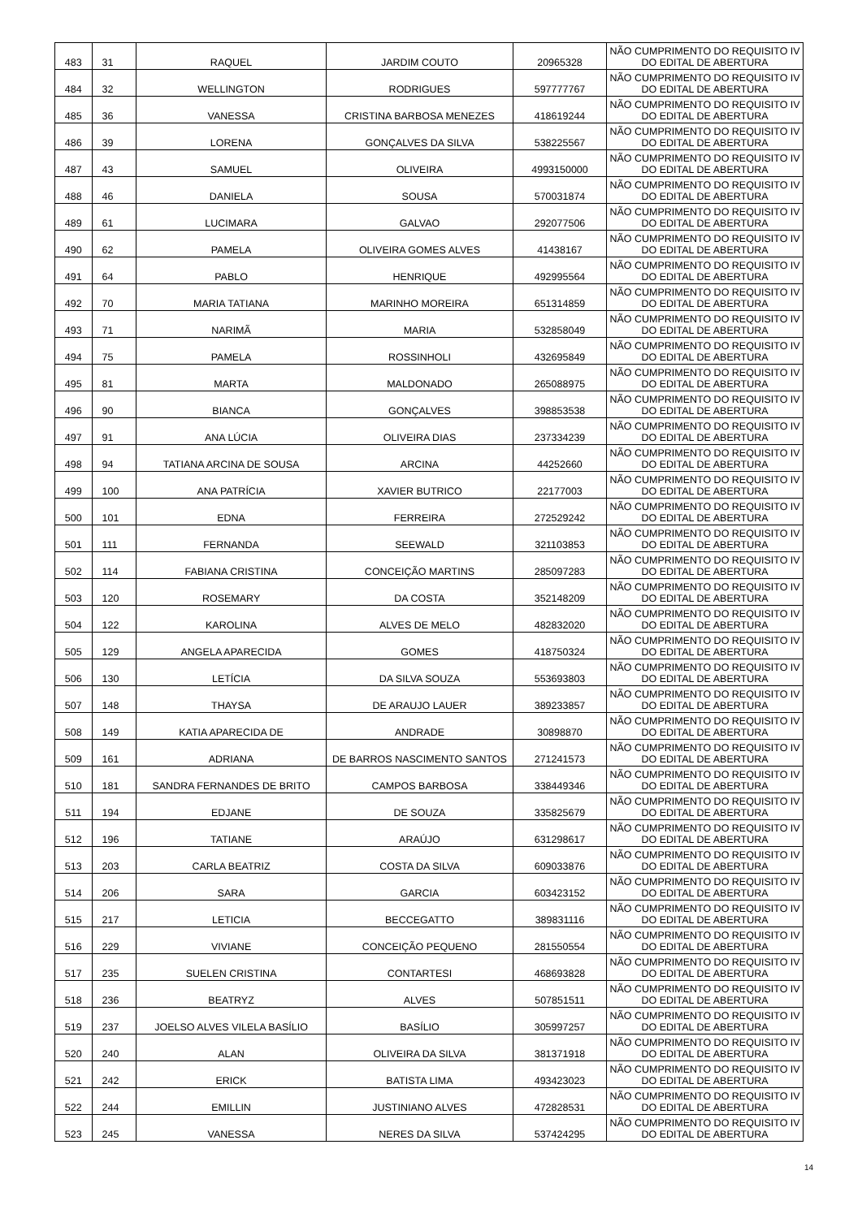| 483 | 31 | RAQUEL | JARDIM COUTO | 20965328 | NÃO CUMPRIMENTO DO REQUISITO IV DO EDITAL DE ABERTURA |
| 484 | 32 | WELLINGTON | RODRIGUES | 597777767 | NÃO CUMPRIMENTO DO REQUISITO IV DO EDITAL DE ABERTURA |
| 485 | 36 | VANESSA | CRISTINA BARBOSA MENEZES | 418619244 | NÃO CUMPRIMENTO DO REQUISITO IV DO EDITAL DE ABERTURA |
| 486 | 39 | LORENA | GONÇALVES DA SILVA | 538225567 | NÃO CUMPRIMENTO DO REQUISITO IV DO EDITAL DE ABERTURA |
| 487 | 43 | SAMUEL | OLIVEIRA | 4993150000 | NÃO CUMPRIMENTO DO REQUISITO IV DO EDITAL DE ABERTURA |
| 488 | 46 | DANIELA | SOUSA | 570031874 | NÃO CUMPRIMENTO DO REQUISITO IV DO EDITAL DE ABERTURA |
| 489 | 61 | LUCIMARA | GALVAO | 292077506 | NÃO CUMPRIMENTO DO REQUISITO IV DO EDITAL DE ABERTURA |
| 490 | 62 | PAMELA | OLIVEIRA GOMES ALVES | 41438167 | NÃO CUMPRIMENTO DO REQUISITO IV DO EDITAL DE ABERTURA |
| 491 | 64 | PABLO | HENRIQUE | 492995564 | NÃO CUMPRIMENTO DO REQUISITO IV DO EDITAL DE ABERTURA |
| 492 | 70 | MARIA TATIANA | MARINHO MOREIRA | 651314859 | NÃO CUMPRIMENTO DO REQUISITO IV DO EDITAL DE ABERTURA |
| 493 | 71 | NARIMÃ | MARIA | 532858049 | NÃO CUMPRIMENTO DO REQUISITO IV DO EDITAL DE ABERTURA |
| 494 | 75 | PAMELA | ROSSINHOLI | 432695849 | NÃO CUMPRIMENTO DO REQUISITO IV DO EDITAL DE ABERTURA |
| 495 | 81 | MARTA | MALDONADO | 265088975 | NÃO CUMPRIMENTO DO REQUISITO IV DO EDITAL DE ABERTURA |
| 496 | 90 | BIANCA | GONÇALVES | 398853538 | NÃO CUMPRIMENTO DO REQUISITO IV DO EDITAL DE ABERTURA |
| 497 | 91 | ANA LÚCIA | OLIVEIRA DIAS | 237334239 | NÃO CUMPRIMENTO DO REQUISITO IV DO EDITAL DE ABERTURA |
| 498 | 94 | TATIANA ARCINA DE SOUSA | ARCINA | 44252660 | NÃO CUMPRIMENTO DO REQUISITO IV DO EDITAL DE ABERTURA |
| 499 | 100 | ANA PATRÍCIA | XAVIER BUTRICO | 22177003 | NÃO CUMPRIMENTO DO REQUISITO IV DO EDITAL DE ABERTURA |
| 500 | 101 | EDNA | FERREIRA | 272529242 | NÃO CUMPRIMENTO DO REQUISITO IV DO EDITAL DE ABERTURA |
| 501 | 111 | FERNANDA | SEEWALD | 321103853 | NÃO CUMPRIMENTO DO REQUISITO IV DO EDITAL DE ABERTURA |
| 502 | 114 | FABIANA CRISTINA | CONCEIÇÃO MARTINS | 285097283 | NÃO CUMPRIMENTO DO REQUISITO IV DO EDITAL DE ABERTURA |
| 503 | 120 | ROSEMARY | DA COSTA | 352148209 | NÃO CUMPRIMENTO DO REQUISITO IV DO EDITAL DE ABERTURA |
| 504 | 122 | KAROLINA | ALVES DE MELO | 482832020 | NÃO CUMPRIMENTO DO REQUISITO IV DO EDITAL DE ABERTURA |
| 505 | 129 | ANGELA APARECIDA | GOMES | 418750324 | NÃO CUMPRIMENTO DO REQUISITO IV DO EDITAL DE ABERTURA |
| 506 | 130 | LETÍCIA | DA SILVA SOUZA | 553693803 | NÃO CUMPRIMENTO DO REQUISITO IV DO EDITAL DE ABERTURA |
| 507 | 148 | THAYSA | DE ARAUJO LAUER | 389233857 | NÃO CUMPRIMENTO DO REQUISITO IV DO EDITAL DE ABERTURA |
| 508 | 149 | KATIA APARECIDA DE | ANDRADE | 30898870 | NÃO CUMPRIMENTO DO REQUISITO IV DO EDITAL DE ABERTURA |
| 509 | 161 | ADRIANA | DE BARROS NASCIMENTO SANTOS | 271241573 | NÃO CUMPRIMENTO DO REQUISITO IV DO EDITAL DE ABERTURA |
| 510 | 181 | SANDRA FERNANDES DE BRITO | CAMPOS BARBOSA | 338449346 | NÃO CUMPRIMENTO DO REQUISITO IV DO EDITAL DE ABERTURA |
| 511 | 194 | EDJANE | DE SOUZA | 335825679 | NÃO CUMPRIMENTO DO REQUISITO IV DO EDITAL DE ABERTURA |
| 512 | 196 | TATIANE | ARAÚJO | 631298617 | NÃO CUMPRIMENTO DO REQUISITO IV DO EDITAL DE ABERTURA |
| 513 | 203 | CARLA BEATRIZ | COSTA DA SILVA | 609033876 | NÃO CUMPRIMENTO DO REQUISITO IV DO EDITAL DE ABERTURA |
| 514 | 206 | SARA | GARCIA | 603423152 | NÃO CUMPRIMENTO DO REQUISITO IV DO EDITAL DE ABERTURA |
| 515 | 217 | LETICIA | BECCEGATTO | 389831116 | NÃO CUMPRIMENTO DO REQUISITO IV DO EDITAL DE ABERTURA |
| 516 | 229 | VIVIANE | CONCEIÇÃO PEQUENO | 281550554 | NÃO CUMPRIMENTO DO REQUISITO IV DO EDITAL DE ABERTURA |
| 517 | 235 | SUELEN CRISTINA | CONTARTESI | 468693828 | NÃO CUMPRIMENTO DO REQUISITO IV DO EDITAL DE ABERTURA |
| 518 | 236 | BEATRYZ | ALVES | 507851511 | NÃO CUMPRIMENTO DO REQUISITO IV DO EDITAL DE ABERTURA |
| 519 | 237 | JOELSO ALVES VILELA BASÍLIO | BASÍLIO | 305997257 | NÃO CUMPRIMENTO DO REQUISITO IV DO EDITAL DE ABERTURA |
| 520 | 240 | ALAN | OLIVEIRA DA SILVA | 381371918 | NÃO CUMPRIMENTO DO REQUISITO IV DO EDITAL DE ABERTURA |
| 521 | 242 | ERICK | BATISTA LIMA | 493423023 | NÃO CUMPRIMENTO DO REQUISITO IV DO EDITAL DE ABERTURA |
| 522 | 244 | EMILLIN | JUSTINIANO ALVES | 472828531 | NÃO CUMPRIMENTO DO REQUISITO IV DO EDITAL DE ABERTURA |
| 523 | 245 | VANESSA | NERES DA SILVA | 537424295 | NÃO CUMPRIMENTO DO REQUISITO IV DO EDITAL DE ABERTURA |
14